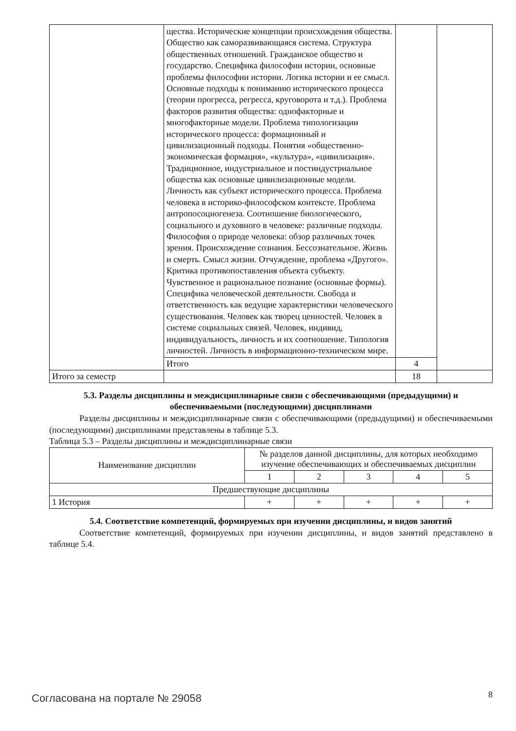| | щества. Исторические концепции происхождения общества. Общество как саморазвивающаяся система. Структура общественных отношений. Гражданское общество и государство. Специфика философии истории, основные проблемы философии истории. Логика истории и ее смысл. Основные подходы к пониманию исторического процесса (теории прогресса, регресса, круговорота и т.д.). Проблема факторов развития общества: однофакторные и многофакторные модели. Проблема типологизации исторического процесса: формационный и цивилизационный подходы. Понятия «общественно-экономическая формация», «культура», «цивилизация». Традиционное, индустриальное и постиндустриальное общества как основные цивилизационные модели. Личность как субъект исторического процесса. Проблема человека в историко-философском контексте. Проблема антропосоциогенеза. Соотношение биологического, социального и духовного в человеке: различные подходы. Философия о природе человека: обзор различных точек зрения. Происхождение сознания. Бессознательное. Жизнь и смерть. Смысл жизни. Отчуждение, проблема «Другого». Критика противопоставления объекта субъекту. Чувственное и рациональное познание (основные формы). Специфика человеческой деятельности. Свобода и ответственность как ведущие характеристики человеческого существования. Человек как творец ценностей. Человек в системе социальных связей. Человек, индивид, индивидуальность, личность и их соотношение. Типология личностей. Личность в информационно-техническом мире. | | |
| | Итого | 4 | |
| Итого за семестр | | 18 | |
5.3. Разделы дисциплины и междисциплинарные связи с обеспечивающими (предыдущими) и обеспечиваемыми (последующими) дисциплинами
Разделы дисциплины и междисциплинарные связи с обеспечивающими (предыдущими) и обеспечиваемыми (последующими) дисциплинами представлены в таблице 5.3.
Таблица 5.3 – Разделы дисциплины и междисциплинарные связи
| Наименование дисциплин | № разделов данной дисциплины, для которых необходимо изучение обеспечивающих и обеспечиваемых дисциплин | | | | |
| --- | --- | --- | --- | --- | --- |
| | 1 | 2 | 3 | 4 | 5 |
| Предшествующие дисциплины | | | | | |
| 1 История | + | + | + | + | + |
5.4. Соответствие компетенций, формируемых при изучении дисциплины, и видов занятий
Соответствие компетенций, формируемых при изучении дисциплины, и видов занятий представлено в таблице 5.4.
Согласована на портале № 29058 8